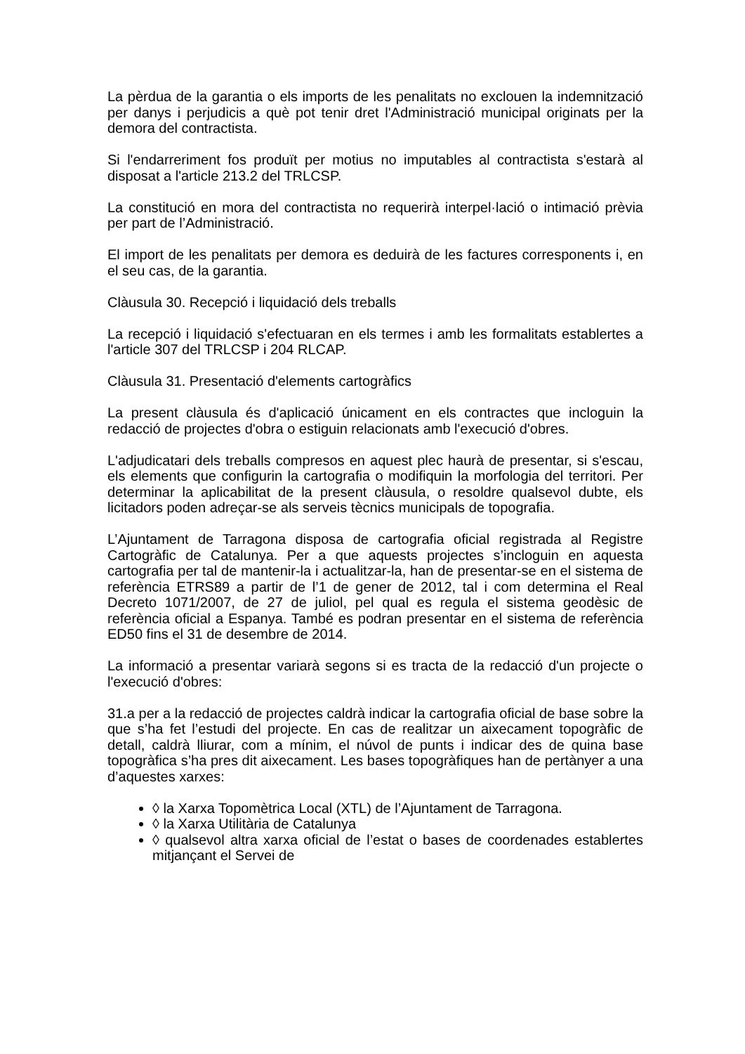La pèrdua de la garantia o els imports de les penalitats no exclouen la indemnització per danys i perjudicis a què pot tenir dret l'Administració municipal originats per la demora del contractista.
Si l'endarreriment fos produït per motius no imputables al contractista s'estarà al disposat a l'article 213.2 del TRLCSP.
La constitució en mora del contractista no requerirà interpel·lació o intimació prèvia per part de l’Administració.
El import de les penalitats per demora es deduirà de les factures corresponents i, en el seu cas, de la garantia.
Clàusula 30. Recepció i liquidació dels treballs
La recepció i liquidació s'efectuaran en els termes i amb les formalitats establertes a l'article 307 del TRLCSP i 204 RLCAP.
Clàusula 31. Presentació d'elements cartogràfics
La present clàusula és d'aplicació únicament en els contractes que incloguin la redacció de projectes d'obra o estiguin relacionats amb l'execució d'obres.
L'adjudicatari dels treballs compresos en aquest plec haurà de presentar, si s'escau, els elements que configurin la cartografia o modifiquin la morfologia del territori. Per determinar la aplicabilitat de la present clàusula, o resoldre qualsevol dubte, els licitadors poden adreçar-se als serveis tècnics municipals de topografia.
L’Ajuntament de Tarragona disposa de cartografia oficial registrada al Registre Cartogràfic de Catalunya. Per a que aquests projectes s’incloguin en aquesta cartografia per tal de mantenir-la i actualitzar-la, han de presentar-se en el sistema de referència ETRS89 a partir de l’1 de gener de 2012, tal i com determina el Real Decreto 1071/2007, de 27 de juliol, pel qual es regula el sistema geodèsic de referència oficial a Espanya. També es podran presentar en el sistema de referència ED50 fins el 31 de desembre de 2014.
La informació a presentar variarà segons si es tracta de la redacció d'un projecte o l'execució d'obres:
31.a per a la redacció de projectes caldrà indicar la cartografia oficial de base sobre la que s’ha fet l’estudi del projecte. En cas de realitzar un aixecament topogràfic de detall, caldrà lliurar, com a mínim, el núvol de punts i indicar des de quina base topogràfica s’ha pres dit aixecament. Les bases topogràfiques han de pertànyer a una d’aquestes xarxes:
◊ la Xarxa Topomètrica Local (XTL) de l’Ajuntament de Tarragona.
◊ la Xarxa Utilitària de Catalunya
◊ qualsevol altra xarxa oficial de l’estat o bases de coordenades establertes mitjançant el Servei de